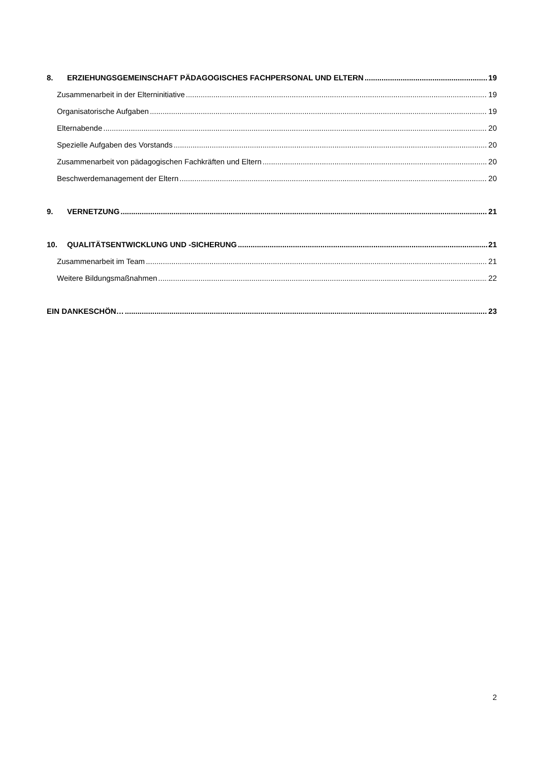8. ERZIEHUNGSGEMEINSCHAFT PÄDAGOGISCHES FACHPERSONAL UND ELTERN 19
Zusammenarbeit in der Elterninitiative 19
Organisatorische Aufgaben 19
Elternabende 20
Spezielle Aufgaben des Vorstands 20
Zusammenarbeit von pädagogischen Fachkräften und Eltern 20
Beschwerdemanagement der Eltern 20
9. VERNETZUNG 21
10. QUALITÄTSENTWICKLUNG UND -SICHERUNG 21
Zusammenarbeit im Team 21
Weitere Bildungsmaßnahmen 22
EIN DANKESCHÖN… 23
2